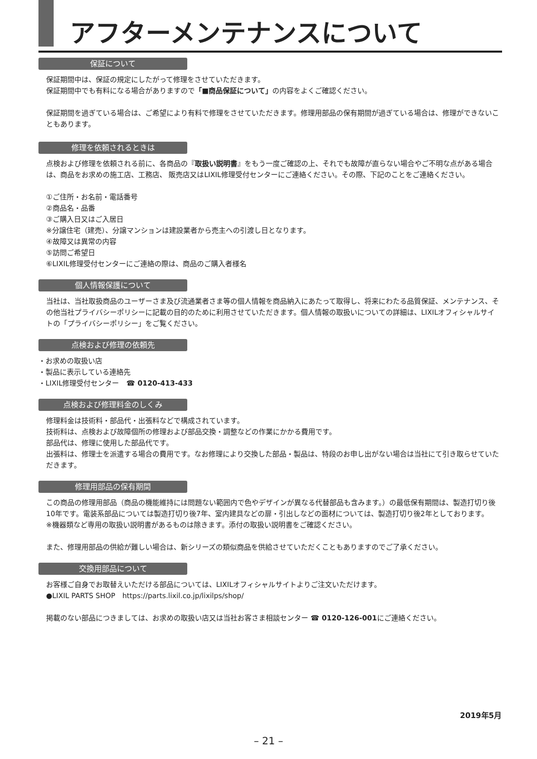アフターメンテナンスについて
保証について
保証期間中は、保証の規定にしたがって修理をさせていただきます。
保証期間中でも有料になる場合がありますので「■商品保証について」の内容をよくご確認ください。
保証期間を過ぎている場合は、ご希望により有料で修理をさせていただきます。修理用部品の保有期間が過ぎている場合は、修理ができないこともあります。
修理を依頼されるときは
点検および修理を依頼される前に、各商品の『取扱い説明書』をもう一度ご確認の上、それでも故障が直らない場合やご不明な点がある場合は、商品をお求めの施工店、工務店、 販売店又はLIXIL修理受付センターにご連絡ください。その際、下記のことをご連絡ください。
①ご住所・お名前・電話番号
②商品名・品番
③ご購入日又はご入居日
※分譲住宅（建売）、分譲マンションは建設業者から売主への引渡し日となります。
④故障又は異常の内容
⑤訪問ご希望日
⑥LIXIL修理受付センターにご連絡の際は、商品のご購入者様名
個人情報保護について
当社は、当社取扱商品のユーザーさま及び流通業者さま等の個人情報を商品納入にあたって取得し、将来にわたる品質保証、メンテナンス、その他当社プライバシーポリシーに記載の目的のために利用させていただきます。個人情報の取扱いについての詳細は、LIXILオフィシャルサイトの「プライバシーポリシー」をご覧ください。
点検および修理の依頼先
・お求めの取扱い店
・製品に表示している連絡先
・LIXIL修理受付センター　☎ 0120-413-433
点検および修理料金のしくみ
修理料金は技術料・部品代・出張料などで構成されています。
技術料は、点検および故障個所の修理および部品交換・調整などの作業にかかる費用です。
部品代は、修理に使用した部品代です。
出張料は、修理士を派遣する場合の費用です。なお修理により交換した部品・製品は、特段のお申し出がない場合は当社にて引き取らせていただきます。
修理用部品の保有期間
この商品の修理用部品（商品の機能維持には問題ない範囲内で色やデザインが異なる代替部品も含みます。）の最低保有期間は、製造打切り後10年です。電装系部品については製造打切り後7年、室内建具などの扉・引出しなどの面材については、製造打切り後2年としております。
※機器類など専用の取扱い説明書があるものは除きます。添付の取扱い説明書をご確認ください。
また、修理用部品の供給が難しい場合は、新シリーズの類似商品を供給させていただくこともありますのでご了承ください。
交換用部品について
お客様ご自身でお取替えいただける部品については、LIXILオフィシャルサイトよりご注文いただけます。
●LIXIL PARTS SHOP　https://parts.lixil.co.jp/lixilps/shop/
掲載のない部品につきましては、お求めの取扱い店又は当社お客さま相談センター ☎ 0120-126-001にご連絡ください。
2019年5月
– 21 –